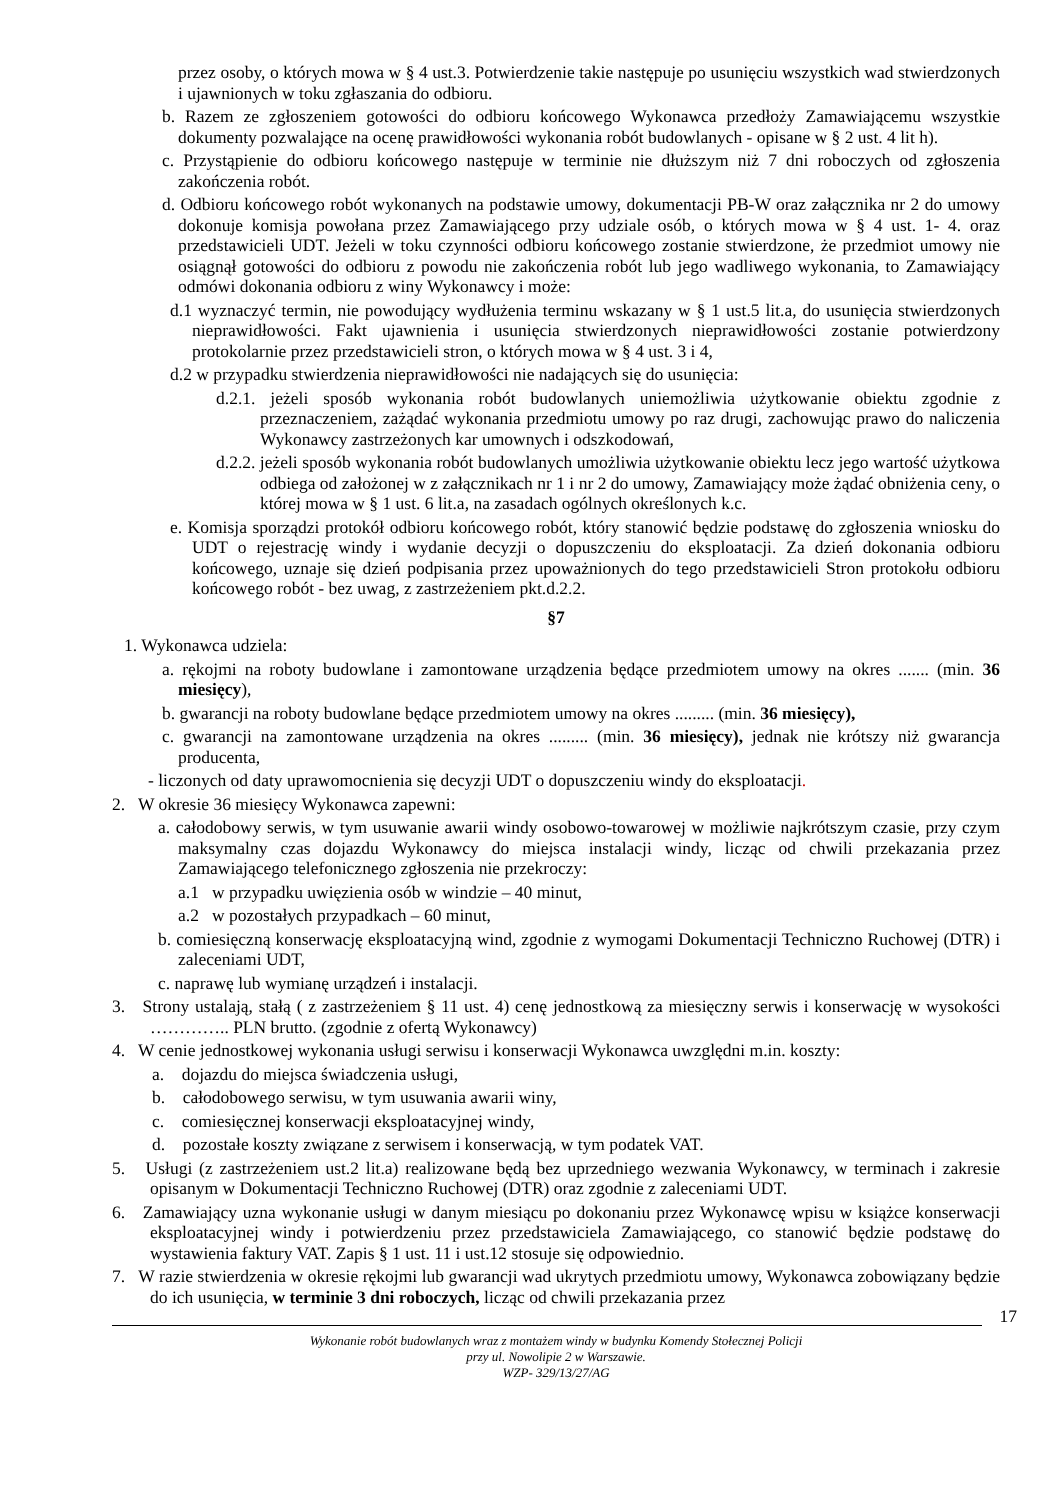przez osoby, o których mowa w § 4 ust.3. Potwierdzenie takie następuje po usunięciu wszystkich wad stwierdzonych i ujawnionych w toku zgłaszania do odbioru.
b. Razem ze zgłoszeniem gotowości do odbioru końcowego Wykonawca przedłoży Zamawiającemu wszystkie dokumenty pozwalające na ocenę prawidłowości wykonania robót budowlanych - opisane w § 2 ust. 4 lit h).
c. Przystąpienie do odbioru końcowego następuje w terminie nie dłuższym niż 7 dni roboczych od zgłoszenia zakończenia robót.
d. Odbioru końcowego robót wykonanych na podstawie umowy, dokumentacji PB-W oraz załącznika nr 2 do umowy dokonuje komisja powołana przez Zamawiającego przy udziale osób, o których mowa w § 4 ust. 1- 4. oraz przedstawicieli UDT. Jeżeli w toku czynności odbioru końcowego zostanie stwierdzone, że przedmiot umowy nie osiągnął gotowości do odbioru z powodu nie zakończenia robót lub jego wadliwego wykonania, to Zamawiający odmówi dokonania odbioru z winy Wykonawcy i może:
d.1 wyznaczyć termin, nie powodujący wydłużenia terminu wskazany w § 1 ust.5 lit.a, do usunięcia stwierdzonych nieprawidłowości. Fakt ujawnienia i usunięcia stwierdzonych nieprawidłowości zostanie potwierdzony protokolarnie przez przedstawicieli stron, o których mowa w § 4 ust. 3 i 4,
d.2 w przypadku stwierdzenia nieprawidłowości nie nadających się do usunięcia:
d.2.1. jeżeli sposób wykonania robót budowlanych uniemożliwia użytkowanie obiektu zgodnie z przeznaczeniem, zażądać wykonania przedmiotu umowy po raz drugi, zachowując prawo do naliczenia Wykonawcy zastrzeżonych kar umownych i odszkodowań,
d.2.2. jeżeli sposób wykonania robót budowlanych umożliwia użytkowanie obiektu lecz jego wartość użytkowa odbiega od założonej w z załącznikach nr 1 i nr 2 do umowy, Zamawiający może żądać obniżenia ceny, o której mowa w § 1 ust. 6 lit.a, na zasadach ogólnych określonych k.c.
e. Komisja sporządzi protokół odbioru końcowego robót, który stanowić będzie podstawę do zgłoszenia wniosku do UDT o rejestrację windy i wydanie decyzji o dopuszczeniu do eksploatacji. Za dzień dokonania odbioru końcowego, uznaje się dzień podpisania przez upoważnionych do tego przedstawicieli Stron protokołu odbioru końcowego robót - bez uwag, z zastrzeżeniem pkt.d.2.2.
§7
1. Wykonawca udziela:
a. rękojmi na roboty budowlane i zamontowane urządzenia będące przedmiotem umowy na okres ....... (min. 36 miesięcy),
b. gwarancji na roboty budowlane będące przedmiotem umowy na okres ......... (min. 36 miesięcy),
c. gwarancji na zamontowane urządzenia na okres ......... (min. 36 miesięcy), jednak nie krótszy niż gwarancja producenta,
- liczonych od daty uprawomocnienia się decyzji UDT o dopuszczeniu windy do eksploatacji.
2. W okresie 36 miesięcy Wykonawca zapewni:
a. całodobowy serwis, w tym usuwanie awarii windy osobowo-towarowej w możliwie najkrótszym czasie, przy czym maksymalny czas dojazdu Wykonawcy do miejsca instalacji windy, licząc od chwili przekazania przez Zamawiającego telefonicznego zgłoszenia nie przekroczy:
a.1 w przypadku uwięzienia osób w windzie – 40 minut,
a.2 w pozostałych przypadkach – 60 minut,
b. comiesięczną konserwację eksploatacyjną wind, zgodnie z wymogami Dokumentacji Techniczno Ruchowej (DTR) i zaleceniami UDT,
c. naprawę lub wymianę urządzeń i instalacji.
3. Strony ustalają, stałą ( z zastrzeżeniem § 11 ust. 4) cenę jednostkową za miesięczny serwis i konserwację w wysokości ………….. PLN brutto. (zgodnie z ofertą Wykonawcy)
4. W cenie jednostkowej wykonania usługi serwisu i konserwacji Wykonawca uwzględni m.in. koszty:
a. dojazdu do miejsca świadczenia usługi,
b. całodobowego serwisu, w tym usuwania awarii winy,
c. comiesięcznej konserwacji eksploatacyjnej windy,
d. pozostałe koszty związane z serwisem i konserwacją, w tym podatek VAT.
5. Usługi (z zastrzeżeniem ust.2 lit.a) realizowane będą bez uprzedniego wezwania Wykonawcy, w terminach i zakresie opisanym w Dokumentacji Techniczno Ruchowej (DTR) oraz zgodnie z zaleceniami UDT.
6. Zamawiający uzna wykonanie usługi w danym miesiącu po dokonaniu przez Wykonawcę wpisu w książce konserwacji eksploatacyjnej windy i potwierdzeniu przez przedstawiciela Zamawiającego, co stanowić będzie podstawę do wystawienia faktury VAT. Zapis § 1 ust. 11 i ust.12 stosuje się odpowiednio.
7. W razie stwierdzenia w okresie rękojmi lub gwarancji wad ukrytych przedmiotu umowy, Wykonawca zobowiązany będzie do ich usunięcia, w terminie 3 dni roboczych, licząc od chwili przekazania przez
17
Wykonanie robót budowlanych wraz z montażem windy w budynku Komendy Stołecznej Policji
przy ul. Nowolipie 2 w Warszawie.
WZP- 329/13/27/AG